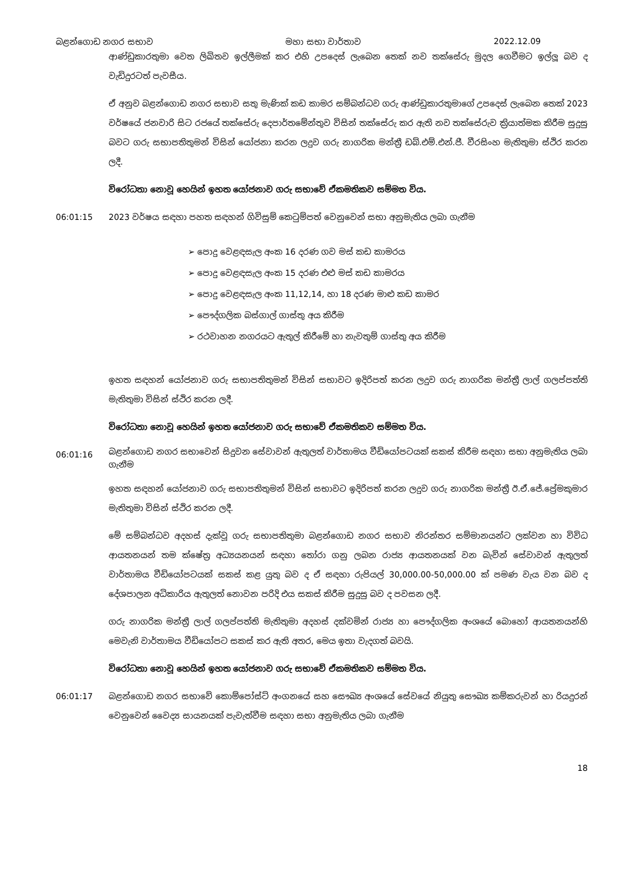බළන්ගොඩ නගර සභාව මහා සභා වාර්තාව 2022.12.09
ආණ්ඩුකාරතුමා වෙත ලිඛිතව ඉල්ලීමක් කර එහි උපදෙස් ලැබෙන තෙක් නව තක්සේරු මුදල ගෙවීමට ඉල්ලූ බව ද වැඩිදුරටත් පැවසීය.
ඒ අනුව බළන්ගොඩ නගර සභාව සතු මැණික් කඩ කාමර සම්බන්ධව ගරු ආණ්ඩුකාරතුමාගේ උපදෙස් ලැබෙන තෙක් 2023 වර්ෂයේ ජනවාරි සිට රජයේ තක්සේරු දෙපාර්තමේන්තුව විසින් තක්සේරු කර ඇති නව තක්සේරුව ක්‍රියාත්මක කිරීම සුදුසු බවට ගරු සභාපතිතුමන් විසින් යෝජනා කරන ලදුව ගරු නාගරික මන්ත්‍රී ඩබ්.එම්.එන්.ජී. වීරසිංහ මැතිතුමා ස්ථිර කරන ලදී.
විරෝධතා නොවූ හෙයින් ඉහත යෝජනාව ගරු සභාවේ ඒකමතිකව සම්මත විය.
06:01:15 2023 වර්ෂය සඳහා පහත සඳහන් ගිවිසුම් කෙටුම්පත් වෙනුවෙන් සභා අනුමැතිය ලබා ගැනීම
➢ පොදු වෙළඳසැල අංක 16 දරණ ගව මස් කඩ කාමරය
➢ පොදු වෙළඳසැල අංක 15 දරණ එළු මස් කඩ කාමරය
➢ පොදු වෙළඳසැල අංක 11,12,14, හා 18 දරණ මාළු කඩ කාමර
➢ පෞද්ගලික බස්ගාල් ගාස්තු අය කිරීම
➢ රථවාහන නගරයට ඇතුල් කිරීමේ හා නැවතුම් ගාස්තු අය කිරීම
ඉහත සඳහන් යෝජනාව ගරු සභාපතිතුමන් විසින් සභාවට ඉදිරිපත් කරන ලදුව ගරු නාගරික මන්ත්‍රී ලාල් ගලප්පත්ති මැතිතුමා විසින් ස්ථිර කරන ලදී.
විරෝධතා නොවූ හෙයින් ඉහත යෝජනාව ගරු සභාවේ ඒකමතිකව සම්මත විය.
06:01:16
බළන්ගොඩ නගර සභාවෙන් සිදුවන සේවාවන් ඇතුලත් වාර්තාමය වීඩියෝපටයක් සකස් කිරීම සඳහා සභා අනුමැතිය ලබා ගැනීම
ඉහත සඳහන් යෝජනාව ගරු සභාපතිතුමන් විසින් සභාවට ඉදිරිපත් කරන ලදුව ගරු නාගරික මන්ත්‍රී ඊ.ඒ.ජේ.ප්‍රේමකුමාර මැතිතුමා විසින් ස්ථිර කරන ලදී.
මේ සම්බන්ධව අදහස් දැක්වූ ගරු සභාපතිතුමා බළන්ගොඩ නගර සභාව නිරන්තර සම්මානයන්ට ලක්වන හා විවිධ ආයතනයන් තම ක්ෂේත්‍ර අධ්‍යයනයන් සඳහා තෝරා ගනු ලබන රාජ්‍ය ආයතනයක් වන බැවින් සේවාවන් ඇතුලත් වාර්තාමය වීඩියෝපටයක් සකස් කළ යුතු බව ද ඒ සඳහා රුපියල් 30,000.00-50,000.00 ක් පමණ වැය වන බව ද දේශපාලන අධිකාරිය ඇතුලත් නොවන පරිදි එය සකස් කිරීම සුදුසු බව ද පවසන ලදී.
ගරු නාගරික මන්ත්‍රී ලාල් ගලප්පත්ති මැතිතුමා අදහස් දක්වමින් රාජ්‍ය හා පෞද්ගලික අංශයේ බොහෝ ආයතනයන්හි මෙවැනි වාර්තාමය වීඩියෝපට සකස් කර ඇති අතර, මෙය ඉතා වැදගත් බවයි.
විරෝධතා නොවූ හෙයින් ඉහත යෝජනාව ගරු සභාවේ ඒකමතිකව සම්මත විය.
06:01:17 බළන්ගොඩ නගර සභාවේ කොම්පෝස්ට් අංගනයේ සහ සෞඛ්‍ය අංශයේ සේවයේ නියුතු සෞඛ්‍ය කම්කරුවන් හා රියදුරන් වෙනුවෙන් වෛද්‍ය සායනයක් පැවැත්වීම සඳහා සභා අනුමැතිය ලබා ගැනීම
18